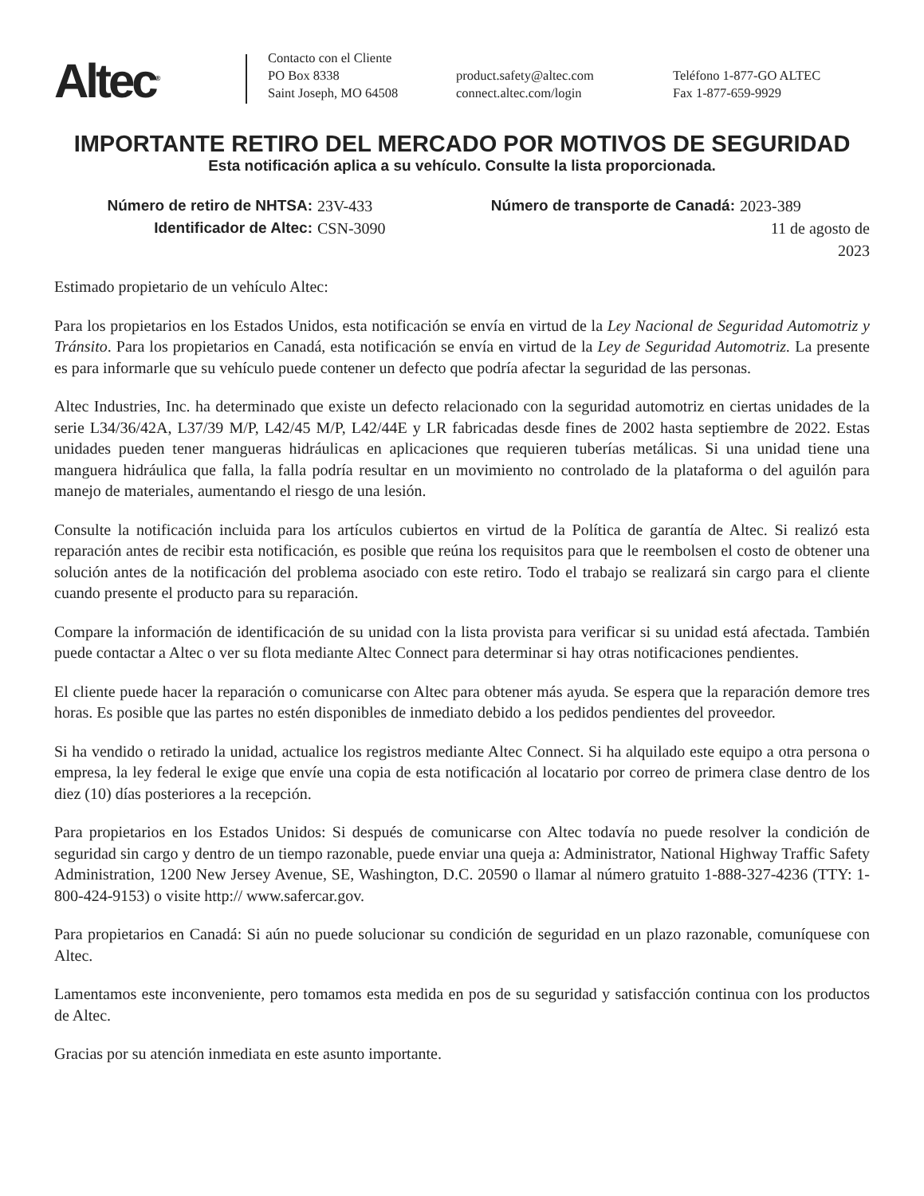Altec<sup>®</sup>
Contacto con el Cliente
PO Box 8338
Saint Joseph, MO 64508
product.safety@altec.com
connect.altec.com/login
Teléfono 1-877-GO ALTEC
Fax 1-877-659-9929
IMPORTANTE RETIRO DEL MERCADO POR MOTIVOS DE SEGURIDAD
Esta notificación aplica a su vehículo. Consulte la lista proporcionada.
Número de retiro de NHTSA: 23V-433 Número de transporte de Canadá: 2023-389 Identificador de Altec: CSN-3090 11 de agosto de 2023
Estimado propietario de un vehículo Altec:
Para los propietarios en los Estados Unidos, esta notificación se envía en virtud de la Ley Nacional de Seguridad Automotriz y Tránsito. Para los propietarios en Canadá, esta notificación se envía en virtud de la Ley de Seguridad Automotriz. La presente es para informarle que su vehículo puede contener un defecto que podría afectar la seguridad de las personas.
Altec Industries, Inc. ha determinado que existe un defecto relacionado con la seguridad automotriz en ciertas unidades de la serie L34/36/42A, L37/39 M/P, L42/45 M/P, L42/44E y LR fabricadas desde fines de 2002 hasta septiembre de 2022. Estas unidades pueden tener mangueras hidráulicas en aplicaciones que requieren tuberías metálicas. Si una unidad tiene una manguera hidráulica que falla, la falla podría resultar en un movimiento no controlado de la plataforma o del aguilón para manejo de materiales, aumentando el riesgo de una lesión.
Consulte la notificación incluida para los artículos cubiertos en virtud de la Política de garantía de Altec. Si realizó esta reparación antes de recibir esta notificación, es posible que reúna los requisitos para que le reembolsen el costo de obtener una solución antes de la notificación del problema asociado con este retiro. Todo el trabajo se realizará sin cargo para el cliente cuando presente el producto para su reparación.
Compare la información de identificación de su unidad con la lista provista para verificar si su unidad está afectada. También puede contactar a Altec o ver su flota mediante Altec Connect para determinar si hay otras notificaciones pendientes.
El cliente puede hacer la reparación o comunicarse con Altec para obtener más ayuda. Se espera que la reparación demore tres horas. Es posible que las partes no estén disponibles de inmediato debido a los pedidos pendientes del proveedor.
Si ha vendido o retirado la unidad, actualice los registros mediante Altec Connect. Si ha alquilado este equipo a otra persona o empresa, la ley federal le exige que envíe una copia de esta notificación al locatario por correo de primera clase dentro de los diez (10) días posteriores a la recepción.
Para propietarios en los Estados Unidos: Si después de comunicarse con Altec todavía no puede resolver la condición de seguridad sin cargo y dentro de un tiempo razonable, puede enviar una queja a: Administrator, National Highway Traffic Safety Administration, 1200 New Jersey Avenue, SE, Washington, D.C. 20590 o llamar al número gratuito 1-888-327-4236 (TTY: 1-800-424-9153) o visite http:// www.safercar.gov.
Para propietarios en Canadá: Si aún no puede solucionar su condición de seguridad en un plazo razonable, comuníquese con Altec.
Lamentamos este inconveniente, pero tomamos esta medida en pos de su seguridad y satisfacción continua con los productos de Altec.
Gracias por su atención inmediata en este asunto importante.